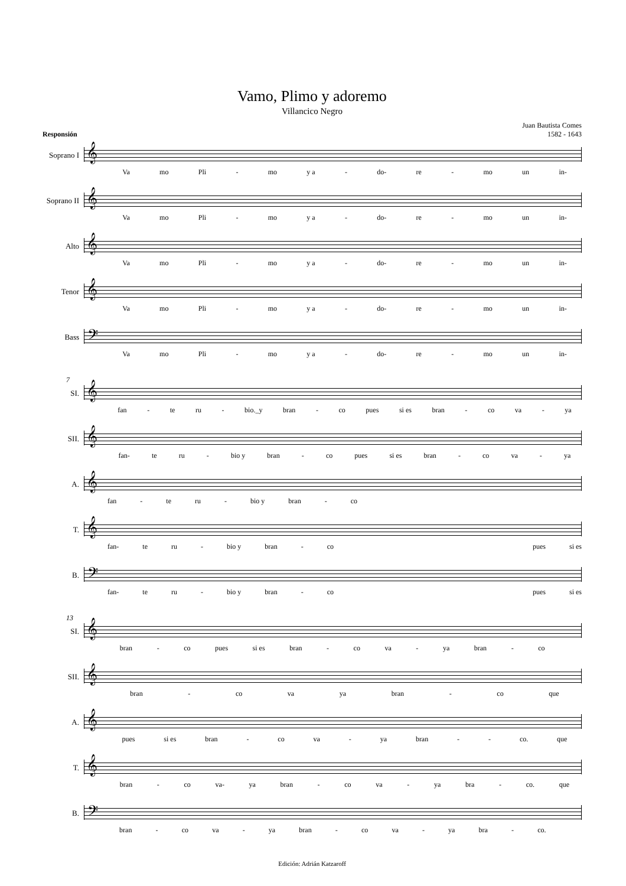Vamo, Plimo y adoremo
Villancico Negro
Responsión
Juan Bautista Comes
1582 - 1643
Soprano I
𝄞
Va mo Pli - mo y a - do- re - mo un in-
Soprano II
𝄞
Va mo Pli - mo y a - do- re - mo un in-
Alto
𝄞
Va mo Pli - mo y a - do- re - mo un in-
Tenor
𝄞
Va mo Pli - mo y a - do- re - mo un in-
Bass
𝄢
Va mo Pli - mo y a - do- re - mo un in-
7
SI.
𝄞
fan - te ru - bio._y bran - co pues si es bran - co va - ya
SII.
𝄞
fan- te ru - bio y bran - co pues si es bran - co va - ya
A.
𝄞
fan - te ru - bio y bran - co
T.
𝄞
fan- te ru - bio y bran - co pues si es
B.
𝄢
fan- te ru - bio y bran - co pues si es
13
SI.
𝄞
bran - co pues si es bran - co va - ya bran - co
SII.
𝄞
bran - co va ya bran - co que
A.
𝄞
pues si es bran - co va - ya bran - - co. que
T.
𝄞
bran - co va- ya bran - co va - ya bra - co. que
B.
𝄢
bran - co va - ya bran - co va - ya bra - co.
Edición: Adrián Katzaroff